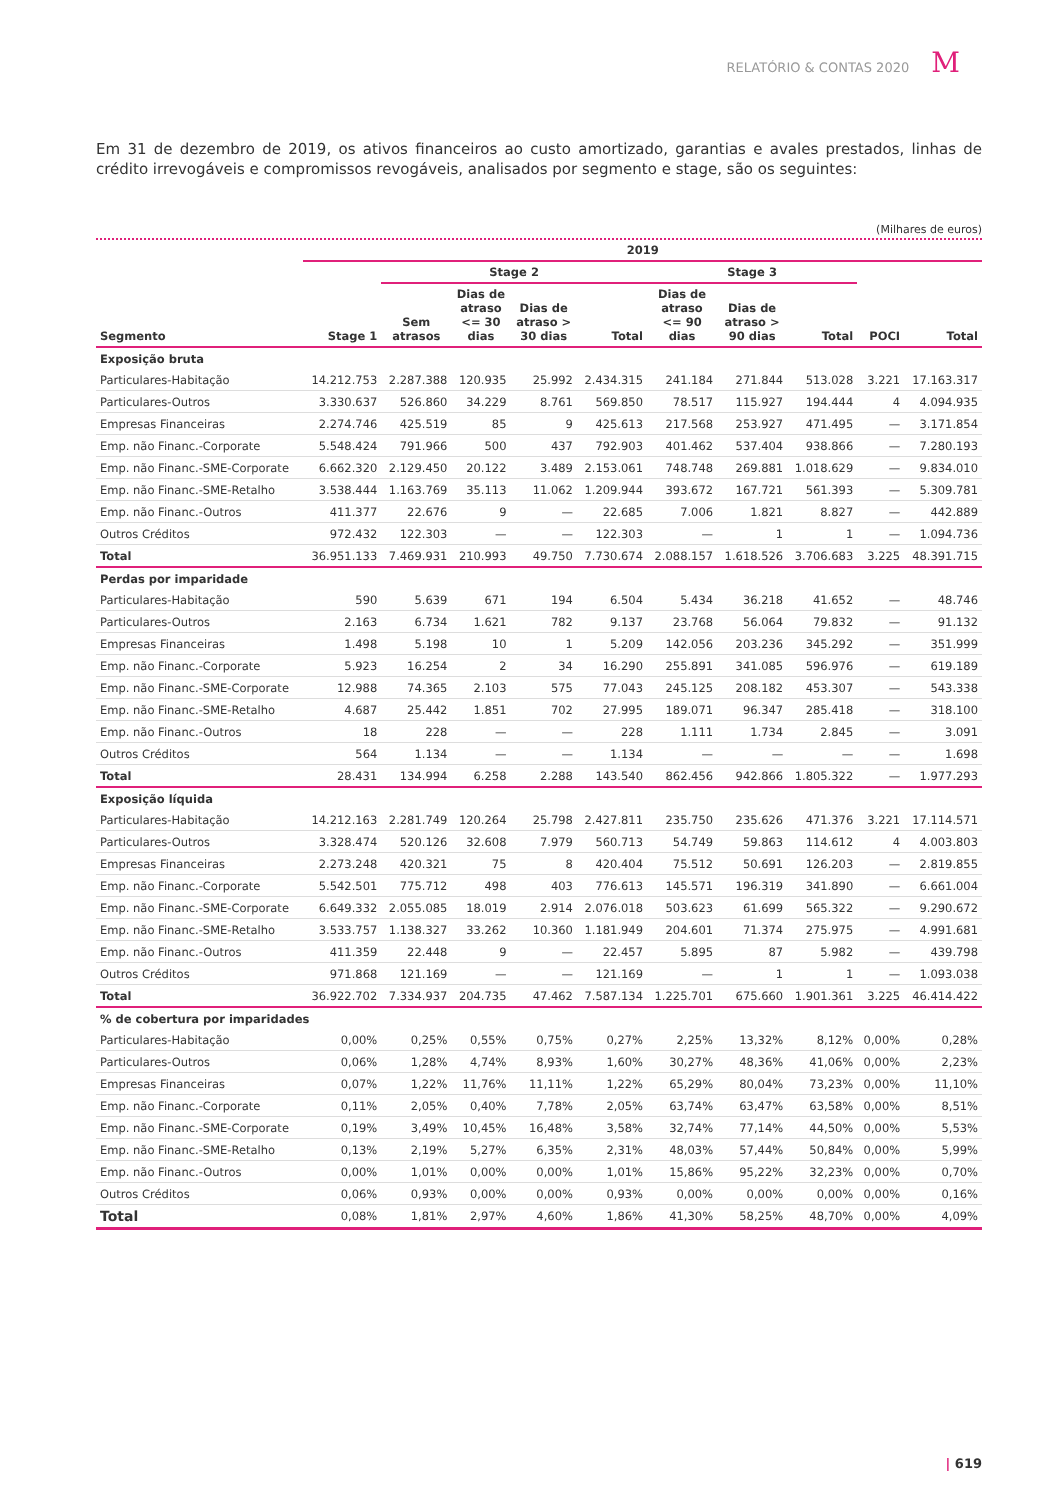RELATÓRIO & CONTAS 2020 M
Em 31 de dezembro de 2019, os ativos financeiros ao custo amortizado, garantias e avales prestados, linhas de crédito irrevogáveis e compromissos revogáveis, analisados por segmento e stage, são os seguintes:
(Milhares de euros)
| | 2019 | | | | | | | | | |
| --- | --- | --- | --- | --- | --- | --- | --- | --- | --- | --- |
| | | Stage 2 | | | | Stage 3 | | | | |
| Segmento | Stage 1 | Sem atrasos | Dias de atraso <= 30 dias | Dias de atraso > 30 dias | Total | Dias de atraso <= 90 dias | Dias de atraso > 90 dias | Total | POCI | Total |
| Exposição bruta | | | | | | | | | | |
| Particulares-Habitação | 14.212.753 | 2.287.388 | 120.935 | 25.992 | 2.434.315 | 241.184 | 271.844 | 513.028 | 3.221 | 17.163.317 |
| Particulares-Outros | 3.330.637 | 526.860 | 34.229 | 8.761 | 569.850 | 78.517 | 115.927 | 194.444 | 4 | 4.094.935 |
| Empresas Financeiras | 2.274.746 | 425.519 | 85 | 9 | 425.613 | 217.568 | 253.927 | 471.495 | — | 3.171.854 |
| Emp. não Financ.-Corporate | 5.548.424 | 791.966 | 500 | 437 | 792.903 | 401.462 | 537.404 | 938.866 | — | 7.280.193 |
| Emp. não Financ.-SME-Corporate | 6.662.320 | 2.129.450 | 20.122 | 3.489 | 2.153.061 | 748.748 | 269.881 | 1.018.629 | — | 9.834.010 |
| Emp. não Financ.-SME-Retalho | 3.538.444 | 1.163.769 | 35.113 | 11.062 | 1.209.944 | 393.672 | 167.721 | 561.393 | — | 5.309.781 |
| Emp. não Financ.-Outros | 411.377 | 22.676 | 9 | — | 22.685 | 7.006 | 1.821 | 8.827 | — | 442.889 |
| Outros Créditos | 972.432 | 122.303 | — | — | 122.303 | — | 1 | 1 | — | 1.094.736 |
| Total | 36.951.133 | 7.469.931 | 210.993 | 49.750 | 7.730.674 | 2.088.157 | 1.618.526 | 3.706.683 | 3.225 | 48.391.715 |
| Perdas por imparidade | | | | | | | | | | |
| Particulares-Habitação | 590 | 5.639 | 671 | 194 | 6.504 | 5.434 | 36.218 | 41.652 | — | 48.746 |
| Particulares-Outros | 2.163 | 6.734 | 1.621 | 782 | 9.137 | 23.768 | 56.064 | 79.832 | — | 91.132 |
| Empresas Financeiras | 1.498 | 5.198 | 10 | 1 | 5.209 | 142.056 | 203.236 | 345.292 | — | 351.999 |
| Emp. não Financ.-Corporate | 5.923 | 16.254 | 2 | 34 | 16.290 | 255.891 | 341.085 | 596.976 | — | 619.189 |
| Emp. não Financ.-SME-Corporate | 12.988 | 74.365 | 2.103 | 575 | 77.043 | 245.125 | 208.182 | 453.307 | — | 543.338 |
| Emp. não Financ.-SME-Retalho | 4.687 | 25.442 | 1.851 | 702 | 27.995 | 189.071 | 96.347 | 285.418 | — | 318.100 |
| Emp. não Financ.-Outros | 18 | 228 | — | — | 228 | 1.111 | 1.734 | 2.845 | — | 3.091 |
| Outros Créditos | 564 | 1.134 | — | — | 1.134 | — | — | — | — | 1.698 |
| Total | 28.431 | 134.994 | 6.258 | 2.288 | 143.540 | 862.456 | 942.866 | 1.805.322 | — | 1.977.293 |
| Exposição líquida | | | | | | | | | | |
| Particulares-Habitação | 14.212.163 | 2.281.749 | 120.264 | 25.798 | 2.427.811 | 235.750 | 235.626 | 471.376 | 3.221 | 17.114.571 |
| Particulares-Outros | 3.328.474 | 520.126 | 32.608 | 7.979 | 560.713 | 54.749 | 59.863 | 114.612 | 4 | 4.003.803 |
| Empresas Financeiras | 2.273.248 | 420.321 | 75 | 8 | 420.404 | 75.512 | 50.691 | 126.203 | — | 2.819.855 |
| Emp. não Financ.-Corporate | 5.542.501 | 775.712 | 498 | 403 | 776.613 | 145.571 | 196.319 | 341.890 | — | 6.661.004 |
| Emp. não Financ.-SME-Corporate | 6.649.332 | 2.055.085 | 18.019 | 2.914 | 2.076.018 | 503.623 | 61.699 | 565.322 | — | 9.290.672 |
| Emp. não Financ.-SME-Retalho | 3.533.757 | 1.138.327 | 33.262 | 10.360 | 1.181.949 | 204.601 | 71.374 | 275.975 | — | 4.991.681 |
| Emp. não Financ.-Outros | 411.359 | 22.448 | 9 | — | 22.457 | 5.895 | 87 | 5.982 | — | 439.798 |
| Outros Créditos | 971.868 | 121.169 | — | — | 121.169 | — | 1 | 1 | — | 1.093.038 |
| Total | 36.922.702 | 7.334.937 | 204.735 | 47.462 | 7.587.134 | 1.225.701 | 675.660 | 1.901.361 | 3.225 | 46.414.422 |
| % de cobertura por imparidades | | | | | | | | | | |
| Particulares-Habitação | 0,00% | 0,25% | 0,55% | 0,75% | 0,27% | 2,25% | 13,32% | 8,12% | 0,00% | 0,28% |
| Particulares-Outros | 0,06% | 1,28% | 4,74% | 8,93% | 1,60% | 30,27% | 48,36% | 41,06% | 0,00% | 2,23% |
| Empresas Financeiras | 0,07% | 1,22% | 11,76% | 11,11% | 1,22% | 65,29% | 80,04% | 73,23% | 0,00% | 11,10% |
| Emp. não Financ.-Corporate | 0,11% | 2,05% | 0,40% | 7,78% | 2,05% | 63,74% | 63,47% | 63,58% | 0,00% | 8,51% |
| Emp. não Financ.-SME-Corporate | 0,19% | 3,49% | 10,45% | 16,48% | 3,58% | 32,74% | 77,14% | 44,50% | 0,00% | 5,53% |
| Emp. não Financ.-SME-Retalho | 0,13% | 2,19% | 5,27% | 6,35% | 2,31% | 48,03% | 57,44% | 50,84% | 0,00% | 5,99% |
| Emp. não Financ.-Outros | 0,00% | 1,01% | 0,00% | 0,00% | 1,01% | 15,86% | 95,22% | 32,23% | 0,00% | 0,70% |
| Outros Créditos | 0,06% | 0,93% | 0,00% | 0,00% | 0,93% | 0,00% | 0,00% | 0,00% | 0,00% | 0,16% |
| Total | 0,08% | 1,81% | 2,97% | 4,60% | 1,86% | 41,30% | 58,25% | 48,70% | 0,00% | 4,09% |
| 619